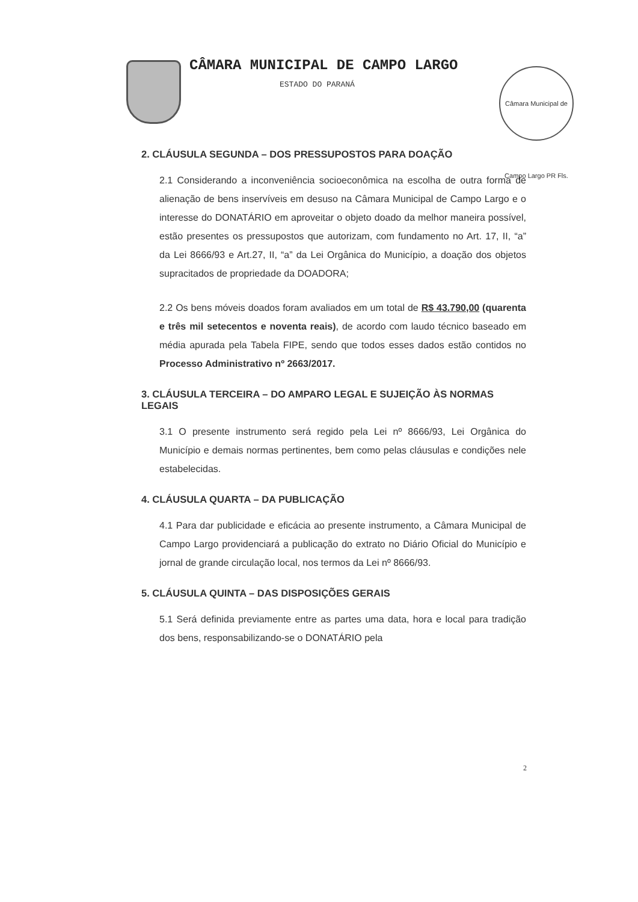CÂMARA MUNICIPAL DE CAMPO LARGO
ESTADO DO PARANÁ
Câmara Municipal de Campo Largo PR Fls.
2. CLÁUSULA SEGUNDA – DOS PRESSUPOSTOS PARA DOAÇÃO
2.1 Considerando a inconveniência socioeconômica na escolha de outra forma de alienação de bens inservíveis em desuso na Câmara Municipal de Campo Largo e o interesse do DONATÁRIO em aproveitar o objeto doado da melhor maneira possível, estão presentes os pressupostos que autorizam, com fundamento no Art. 17, II, “a” da Lei 8666/93 e Art.27, II, “a” da Lei Orgânica do Município, a doação dos objetos supracitados de propriedade da DOADORA;
2.2 Os bens móveis doados foram avaliados em um total de R$ 43.790,00 (quarenta e três mil setecentos e noventa reais), de acordo com laudo técnico baseado em média apurada pela Tabela FIPE, sendo que todos esses dados estão contidos no Processo Administrativo nº 2663/2017.
3. CLÁUSULA TERCEIRA – DO AMPARO LEGAL E SUJEIÇÃO ÀS NORMAS LEGAIS
3.1 O presente instrumento será regido pela Lei nº 8666/93, Lei Orgânica do Município e demais normas pertinentes, bem como pelas cláusulas e condições nele estabelecidas.
4. CLÁUSULA QUARTA – DA PUBLICAÇÃO
4.1 Para dar publicidade e eficácia ao presente instrumento, a Câmara Municipal de Campo Largo providenciará a publicação do extrato no Diário Oficial do Município e jornal de grande circulação local, nos termos da Lei nº 8666/93.
5. CLÁUSULA QUINTA – DAS DISPOSIÇÕES GERAIS
5.1 Será definida previamente entre as partes uma data, hora e local para tradição dos bens, responsabilizando-se o DONATÁRIO pela
2